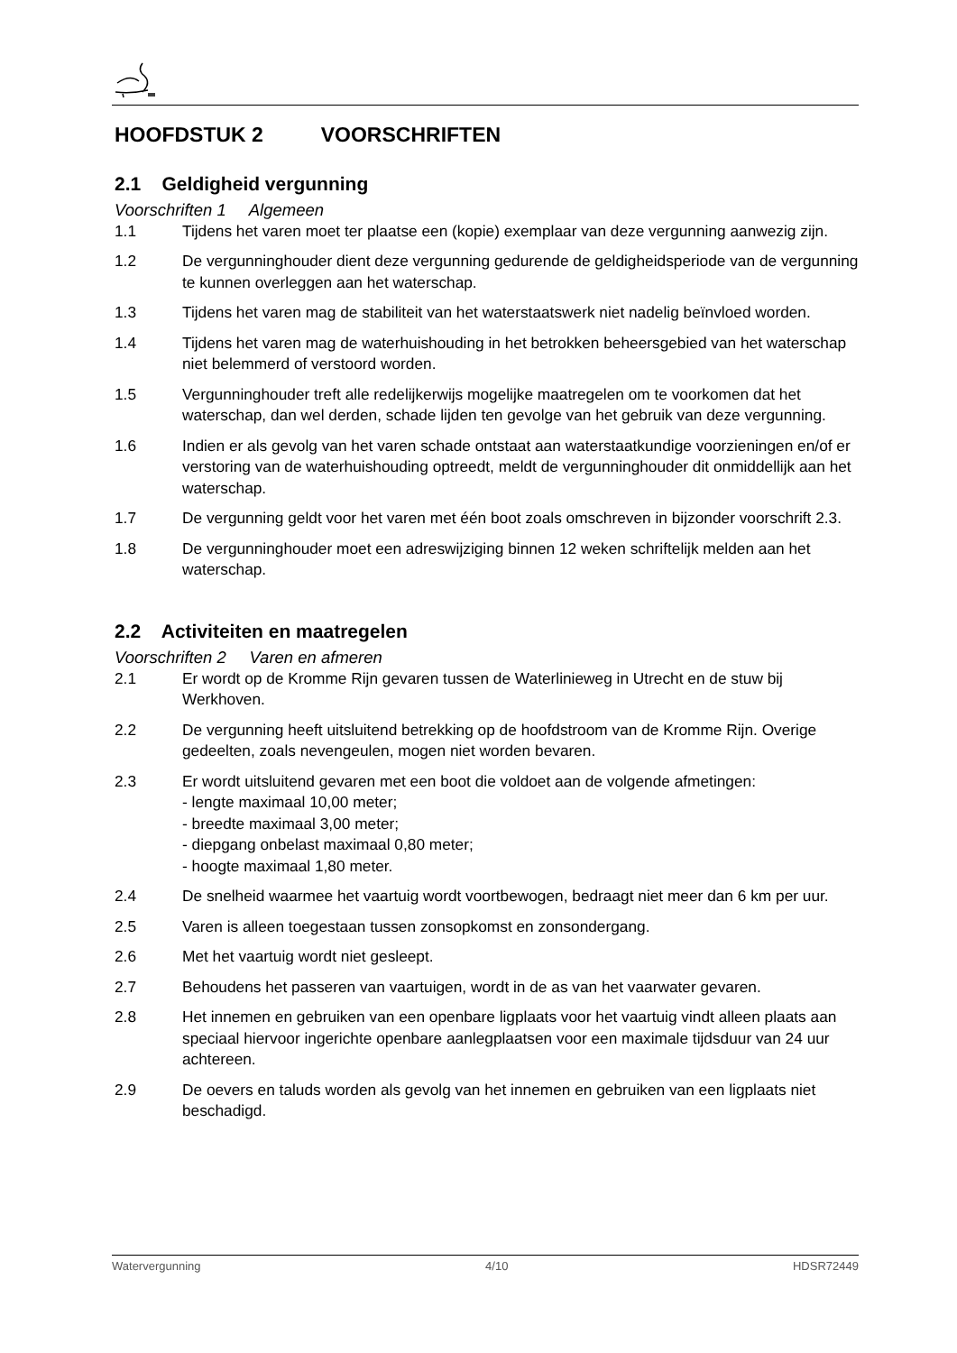HOOFDSTUK 2 VOORSCHRIFTEN
2.1 Geldigheid vergunning
Voorschriften 1 Algemeen
1.1 Tijdens het varen moet ter plaatse een (kopie) exemplaar van deze vergunning aanwezig zijn.
1.2 De vergunninghouder dient deze vergunning gedurende de geldigheidsperiode van de vergunning te kunnen overleggen aan het waterschap.
1.3 Tijdens het varen mag de stabiliteit van het waterstaatswerk niet nadelig beïnvloed worden.
1.4 Tijdens het varen mag de waterhuishouding in het betrokken beheersgebied van het waterschap niet belemmerd of verstoord worden.
1.5 Vergunninghouder treft alle redelijkerwijs mogelijke maatregelen om te voorkomen dat het waterschap, dan wel derden, schade lijden ten gevolge van het gebruik van deze vergunning.
1.6 Indien er als gevolg van het varen schade ontstaat aan waterstaatkundige voorzieningen en/of er verstoring van de waterhuishouding optreedt, meldt de vergunninghouder dit onmiddellijk aan het waterschap.
1.7 De vergunning geldt voor het varen met één boot zoals omschreven in bijzonder voorschrift 2.3.
1.8 De vergunninghouder moet een adreswijziging binnen 12 weken schriftelijk melden aan het waterschap.
2.2 Activiteiten en maatregelen
Voorschriften 2 Varen en afmeren
2.1 Er wordt op de Kromme Rijn gevaren tussen de Waterlinieweg in Utrecht en de stuw bij Werkhoven.
2.2 De vergunning heeft uitsluitend betrekking op de hoofdstroom van de Kromme Rijn. Overige gedeelten, zoals nevengeulen, mogen niet worden bevaren.
2.3 Er wordt uitsluitend gevaren met een boot die voldoet aan de volgende afmetingen:
- lengte maximaal 10,00 meter;
- breedte maximaal 3,00 meter;
- diepgang onbelast maximaal 0,80 meter;
- hoogte maximaal 1,80 meter.
2.4 De snelheid waarmee het vaartuig wordt voortbewogen, bedraagt niet meer dan 6 km per uur.
2.5 Varen is alleen toegestaan tussen zonsopkomst en zonsondergang.
2.6 Met het vaartuig wordt niet gesleept.
2.7 Behoudens het passeren van vaartuigen, wordt in de as van het vaarwater gevaren.
2.8 Het innemen en gebruiken van een openbare ligplaats voor het vaartuig vindt alleen plaats aan speciaal hiervoor ingerichte openbare aanlegplaatsen voor een maximale tijdsduur van 24 uur achtereen.
2.9 De oevers en taluds worden als gevolg van het innemen en gebruiken van een ligplaats niet beschadigd.
Watervergunning 4/10 HDSR72449